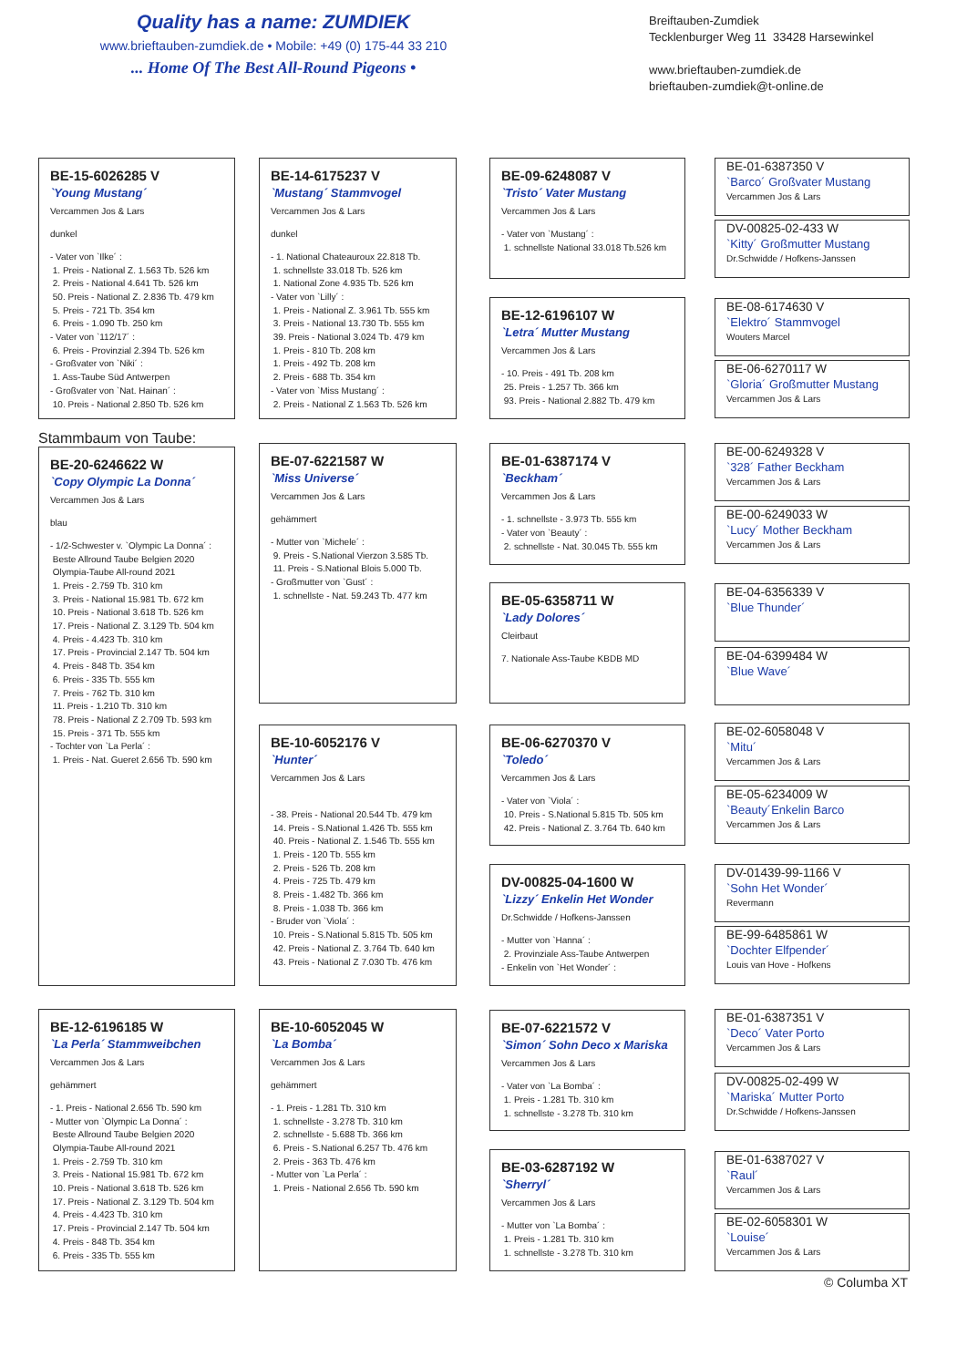Quality has a name: ZUMDIEK
www.brieftauben-zumdiek.de • Mobile: +49 (0) 175-44 33 210
... Home Of The Best All-Round Pigeons •
Breiftauben-Zumdiek
Tecklenburger Weg 11 33428 Harsewinkel
www.brieftauben-zumdiek.de
brieftauben-zumdiek@t-online.de
BE-15-6026285 V
`Young Mustang´
Vercammen Jos & Lars
dunkel
- Vater von `Ilke´ :
1. Preis - National Z. 1.563 Tb. 526 km
2. Preis - National 4.641 Tb. 526 km
50. Preis - National Z. 2.836 Tb. 479 km
5. Preis - 721 Tb. 354 km
6. Preis - 1.090 Tb. 250 km
- Vater von `112/17´ :
6. Preis - Provinzial 2.394 Tb. 526 km
- Großvater von `Niki´ :
1. Ass-Taube Süd Antwerpen
- Großvater von `Nat. Hainan´ :
10. Preis - National 2.850 Tb. 526 km
Stammbaum von Taube:
BE-20-6246622 W
`Copy Olympic La Donna´
Vercammen Jos & Lars
blau
- 1/2-Schwester v. `Olympic La Donna´ :
Beste Allround Taube Belgien 2020
Olympia-Taube All-round 2021
1. Preis - 2.759 Tb. 310 km
3. Preis - National 15.981 Tb. 672 km
10. Preis - National 3.618 Tb. 526 km
17. Preis - National Z. 3.129 Tb. 504 km
4. Preis - 4.423 Tb. 310 km
17. Preis - Provincial 2.147 Tb. 504 km
4. Preis - 848 Tb. 354 km
6. Preis - 335 Tb. 555 km
7. Preis - 762 Tb. 310 km
11. Preis - 1.210 Tb. 310 km
78. Preis - National Z 2.709 Tb. 593 km
15. Preis - 371 Tb. 555 km
- Tochter von `La Perla´ :
1. Preis - Nat. Gueret 2.656 Tb. 590 km
BE-12-6196185 W
`La Perla´ Stammweibchen
Vercammen Jos & Lars
gehämmert
- 1. Preis - National 2.656 Tb. 590 km
- Mutter von `Olympic La Donna´ :
Beste Allround Taube Belgien 2020
Olympia-Taube All-round 2021
1. Preis - 2.759 Tb. 310 km
3. Preis - National 15.981 Tb. 672 km
10. Preis - National 3.618 Tb. 526 km
17. Preis - National Z. 3.129 Tb. 504 km
4. Preis - 4.423 Tb. 310 km
17. Preis - Provincial 2.147 Tb. 504 km
4. Preis - 848 Tb. 354 km
6. Preis - 335 Tb. 555 km
BE-14-6175237 V
`Mustang´ Stammvogel
Vercammen Jos & Lars
dunkel
- 1. National Chateauroux 22.818 Tb.
1. schnellste 33.018 Tb. 526 km
1. National Zone 4.935 Tb. 526 km
- Vater von `Lilly´ :
1. Preis - National Z. 3.961 Tb. 555 km
3. Preis - National 13.730 Tb. 555 km
39. Preis - National 3.024 Tb. 479 km
1. Preis - 810 Tb. 208 km
1. Preis - 492 Tb. 208 km
2. Preis - 688 Tb. 354 km
- Vater von `Miss Mustang´ :
2. Preis - National Z 1.563 Tb. 526 km
BE-07-6221587 W
`Miss Universe´
Vercammen Jos & Lars
gehämmert
- Mutter von `Michele´ :
9. Preis - S.National Vierzon 3.585 Tb.
11. Preis - S.National Blois 5.000 Tb.
- Großmutter von `Gust´ :
1. schnellste - Nat. 59.243 Tb. 477 km
BE-10-6052176 V
`Hunter´
Vercammen Jos & Lars
- 38. Preis - National 20.544 Tb. 479 km
14. Preis - S.National 1.426 Tb. 555 km
40. Preis - National Z. 1.546 Tb. 555 km
1. Preis - 120 Tb. 555 km
2. Preis - 526 Tb. 208 km
4. Preis - 725 Tb. 479 km
8. Preis - 1.482 Tb. 366 km
8. Preis - 1.038 Tb. 366 km
- Bruder von `Viola´ :
10. Preis - S.National 5.815 Tb. 505 km
42. Preis - National Z. 3.764 Tb. 640 km
43. Preis - National Z 7.030 Tb. 476 km
BE-10-6052045 W
`La Bomba´
Vercammen Jos & Lars
gehämmert
- 1. Preis - 1.281 Tb. 310 km
1. schnellste - 3.278 Tb. 310 km
2. schnellste - 5.688 Tb. 366 km
6. Preis - S.National 6.257 Tb. 476 km
2. Preis - 363 Tb. 476 km
- Mutter von `La Perla´ :
1. Preis - National 2.656 Tb. 590 km
BE-09-6248087 V
`Tristo´ Vater Mustang
Vercammen Jos & Lars
- Vater von `Mustang´ :
1. schnellste National 33.018 Tb.526 km
BE-12-6196107 W
`Letra´ Mutter Mustang
Vercammen Jos & Lars
- 10. Preis - 491 Tb. 208 km
25. Preis - 1.257 Tb. 366 km
93. Preis - National 2.882 Tb. 479 km
BE-01-6387174 V
`Beckham´
Vercammen Jos & Lars
- 1. schnellste - 3.973 Tb. 555 km
- Vater von `Beauty´ :
2. schnellste - Nat. 30.045 Tb. 555 km
BE-05-6358711 W
`Lady Dolores´
Cleirbaut
7. Nationale Ass-Taube KBDB MD
BE-06-6270370 V
`Toledo´
Vercammen Jos & Lars
- Vater von `Viola´ :
10. Preis - S.National 5.815 Tb. 505 km
42. Preis - National Z. 3.764 Tb. 640 km
DV-00825-04-1600 W
`Lizzy´ Enkelin Het Wonder
Dr.Schwidde / Hofkens-Janssen
- Mutter von `Hanna´ :
2. Provinziale Ass-Taube Antwerpen
- Enkelin von `Het Wonder´ :
BE-07-6221572 V
`Simon´ Sohn Deco x Mariska
Vercammen Jos & Lars
- Vater von `La Bomba´ :
1. Preis - 1.281 Tb. 310 km
1. schnellste - 3.278 Tb. 310 km
BE-03-6287192 W
`Sherryl´
Vercammen Jos & Lars
- Mutter von `La Bomba´ :
1. Preis - 1.281 Tb. 310 km
1. schnellste - 3.278 Tb. 310 km
BE-01-6387350 V
`Barco´ Großvater Mustang
Vercammen Jos & Lars
DV-00825-02-433 W
`Kitty´ Großmutter Mustang
Dr.Schwidde / Hofkens-Janssen
BE-08-6174630 V
`Elektro´ Stammvogel
Wouters Marcel
BE-06-6270117 W
`Gloria´ Großmutter Mustang
Vercammen Jos & Lars
BE-00-6249328 V
`328´ Father Beckham
Vercammen Jos & Lars
BE-00-6249033 W
`Lucy´ Mother Beckham
Vercammen Jos & Lars
BE-04-6356339 V
`Blue Thunder´
BE-04-6399484 W
`Blue Wave´
BE-02-6058048 V
`Mitu´
Vercammen Jos & Lars
BE-05-6234009 W
`Beauty´Enkelin Barco
Vercammen Jos & Lars
DV-01439-99-1166 V
`Sohn Het Wonder´
Revermann
BE-99-6485861 W
`Dochter Elfpender´
Louis van Hove - Hofkens
BE-01-6387351 V
`Deco´ Vater Porto
Vercammen Jos & Lars
DV-00825-02-499 W
`Mariska´ Mutter Porto
Dr.Schwidde / Hofkens-Janssen
BE-01-6387027 V
`Raul´
Vercammen Jos & Lars
BE-02-6058301 W
`Louise´
Vercammen Jos & Lars
© Columba XT